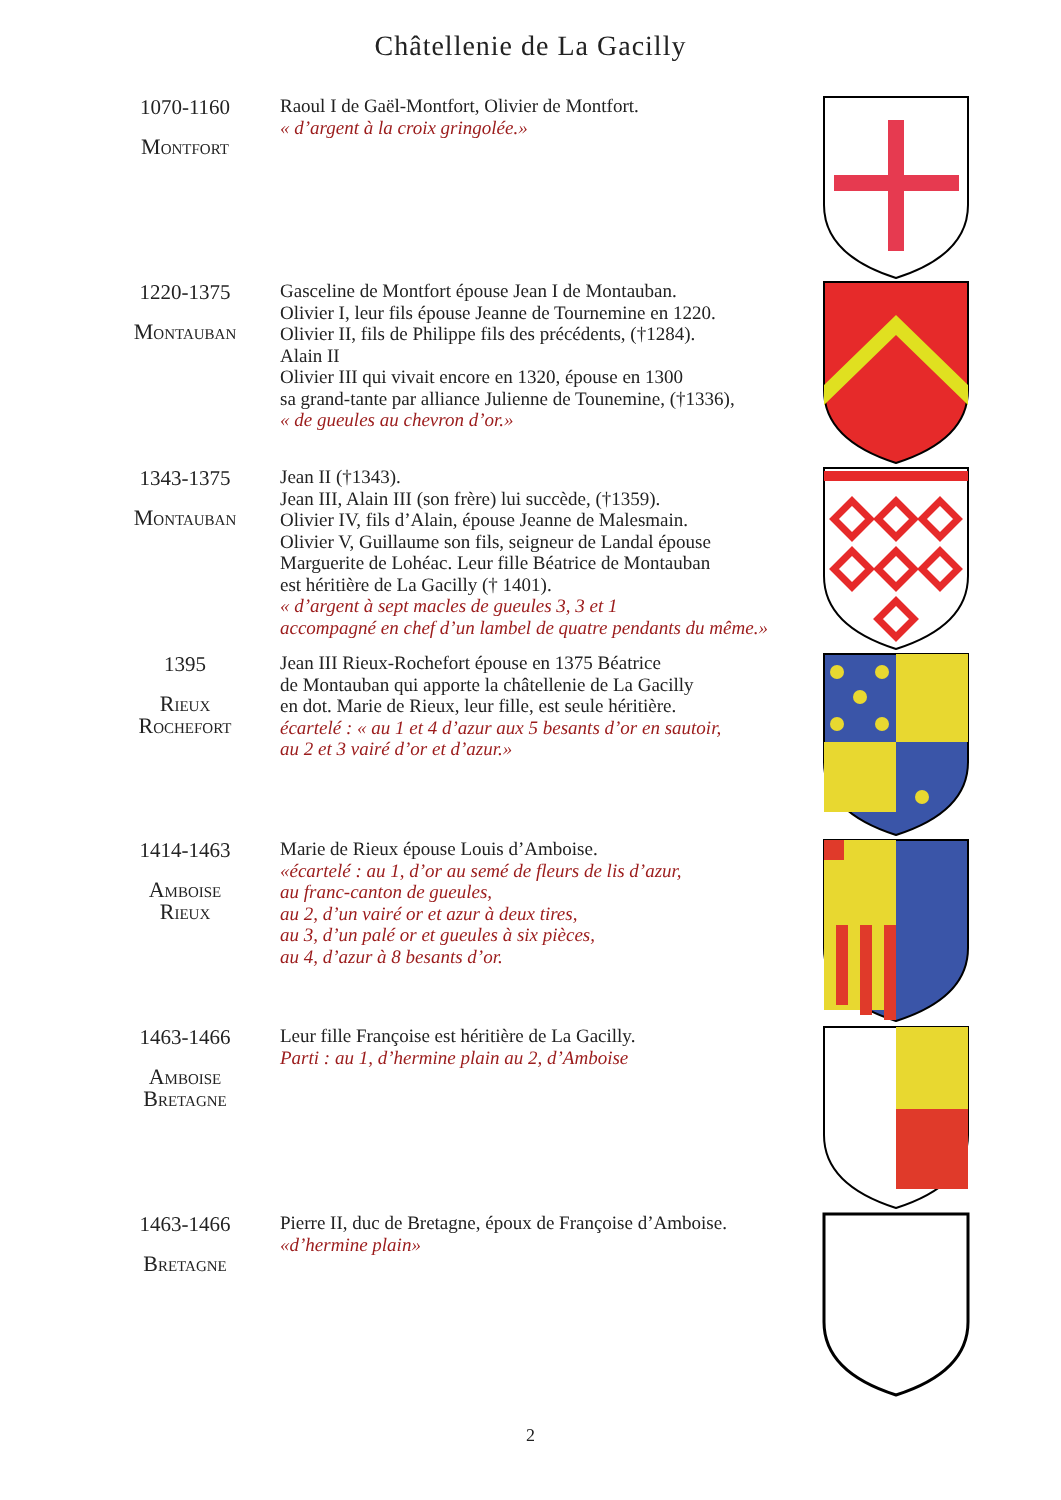Châtellenie de La Gacilly
1070-1160
Montfort
Raoul I de Gaël-Montfort, Olivier de Montfort.
« d’argent à la croix gringolée.»
1220-1375
Montauban
Gasceline de Montfort épouse Jean I de Montauban.
Olivier I, leur fils épouse Jeanne de Tournemine en 1220.
Olivier II, fils de Philippe fils des précédents, (†1284).
Alain II
Olivier III qui vivait encore en 1320, épouse en 1300
sa grand-tante par alliance Julienne de Tounemine, (†1336),
« de gueules au chevron d’or.»
1343-1375
Montauban
Jean II (†1343).
Jean III, Alain III (son frère) lui succède, (†1359).
Olivier IV, fils d’Alain, épouse Jeanne de Malesmain.
Olivier V, Guillaume son fils, seigneur de Landal épouse
Marguerite de Lohéac. Leur fille Béatrice de Montauban
est héritière de La Gacilly († 1401).
« d’argent à sept macles de gueules 3, 3 et 1
accompagné en chef d’un lambel de quatre pendants du même.»
1395
Rieux
Rochefort
Jean III Rieux-Rochefort épouse en 1375 Béatrice
de Montauban qui apporte la châtellenie de La Gacilly
en dot. Marie de Rieux, leur fille, est seule héritière.
écartelé : « au 1 et 4 d’azur aux 5 besants d’or en sautoir,
au 2 et 3 vairé d’or et d’azur.»
1414-1463
Amboise
Rieux
Marie de Rieux épouse Louis d’Amboise.
«écartelé : au 1, d’or au semé de fleurs de lis d’azur,
au franc-canton de gueules,
au 2, d’un vairé or et azur à deux tires,
au 3, d’un palé or et gueules à six pièces,
au 4, d’azur à 8 besants d’or.
1463-1466
Amboise
Bretagne
Leur fille Françoise est héritière de La Gacilly.
Parti : au 1, d’hermine plain au 2, d’Amboise
1463-1466
Bretagne
Pierre II, duc de Bretagne, époux de Françoise d’Amboise.
«d’hermine plain»
2